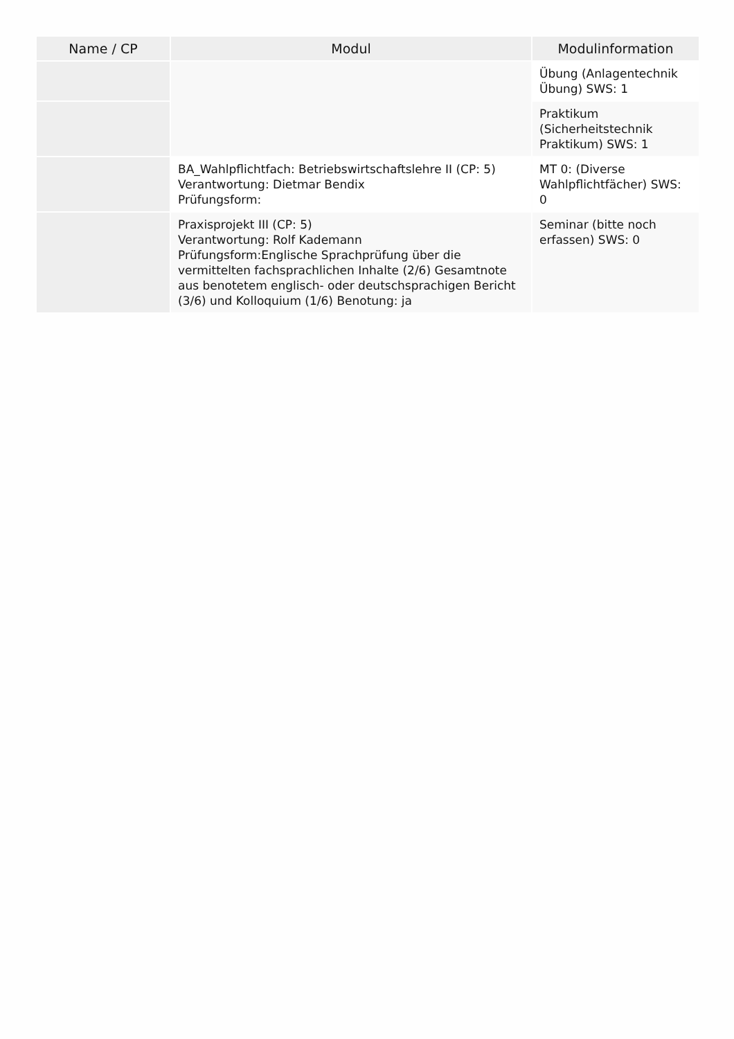| Name / CP | Modul | Modulinformation |
| --- | --- | --- |
| | | Übung (Anlagentechnik Übung) SWS: 1 |
| | | Praktikum (Sicherheitstechnik Praktikum) SWS: 1 |
| | BA_Wahlpflichtfach: Betriebswirtschaftslehre II (CP: 5) Verantwortung: Dietmar Bendix Prüfungsform: | MT 0: (Diverse Wahlpflichtfächer) SWS: 0 |
| | Praxisprojekt III (CP: 5) Verantwortung: Rolf Kademann Prüfungsform:Englische Sprachprüfung über die vermittelten fachsprachlichen Inhalte (2/6) Gesamtnote aus benotetem englisch- oder deutschsprachigen Bericht (3/6) und Kolloquium (1/6) Benotung: ja | Seminar (bitte noch erfassen) SWS: 0 |